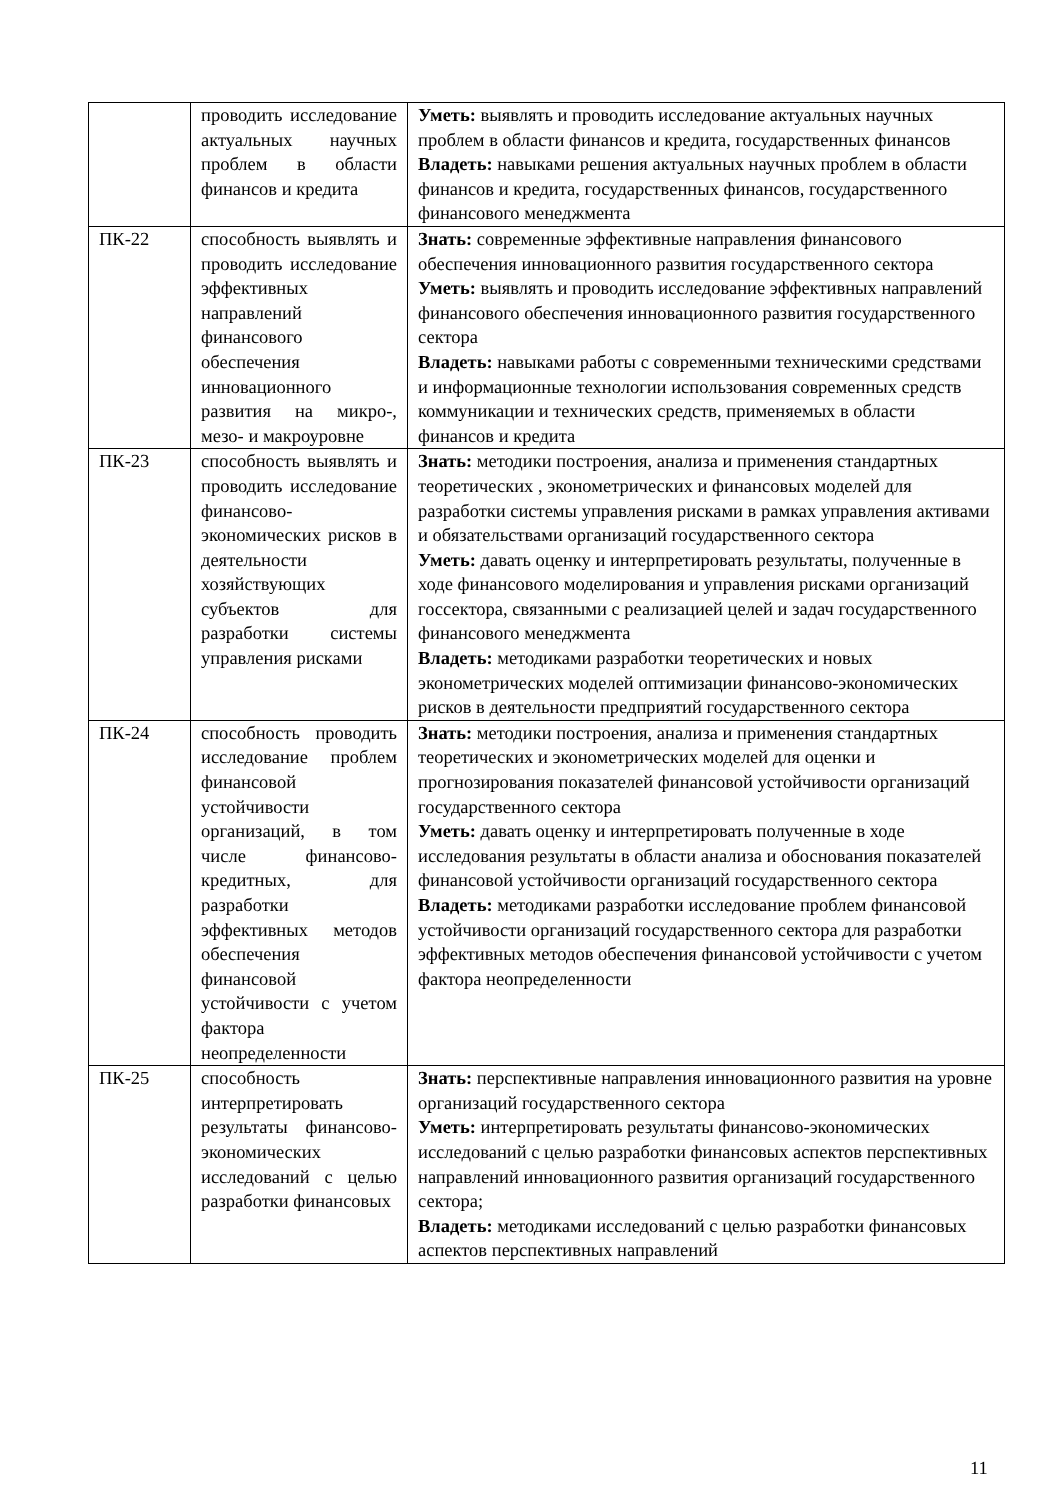| | проводить исследование актуальных научных проблем в области финансов и кредита | Уметь: выявлять и проводить исследование актуальных научных проблем в области финансов и кредита, государственных финансов Владеть: навыками решения актуальных научных проблем в области финансов и кредита, государственных финансов, государственного финансового менеджмента |
| ПК-22 | способность выявлять и проводить исследование эффективных направлений финансового обеспечения инновационного развития на микро-, мезо- и макроуровне | Знать: современные эффективные направления финансового обеспечения инновационного развития государственного сектора Уметь: выявлять и проводить исследование эффективных направлений финансового обеспечения инновационного развития государственного сектора Владеть: навыками работы с современными техническими средствами и информационные технологии использования современных средств коммуникации и технических средств, применяемых в области финансов и кредита |
| ПК-23 | способность выявлять и проводить исследование финансово-экономических рисков в деятельности хозяйствующих субъектов для разработки системы управления рисками | Знать: методики построения, анализа и применения стандартных теоретических , эконометрических и финансовых моделей для разработки системы управления рисками в рамках управления активами и обязательствами организаций государственного сектора Уметь: давать оценку и интерпретировать результаты, полученные в ходе финансового моделирования и управления рисками организаций госсектора, связанными с реализацией целей и задач государственного финансового менеджмента Владеть: методиками разработки теоретических и новых эконометрических моделей оптимизации финансово-экономических рисков в деятельности предприятий государственного сектора |
| ПК-24 | способность проводить исследование проблем финансовой устойчивости организаций, в том числе финансово-кредитных, для разработки эффективных методов обеспечения финансовой устойчивости с учетом фактора неопределенности | Знать: методики построения, анализа и применения стандартных теоретических и эконометрических моделей для оценки и прогнозирования показателей финансовой устойчивости организаций государственного сектора Уметь: давать оценку и интерпретировать полученные в ходе исследования результаты в области анализа и обоснования показателей финансовой устойчивости организаций государственного сектора Владеть: методиками разработки исследование проблем финансовой устойчивости организаций государственного сектора для разработки эффективных методов обеспечения финансовой устойчивости с учетом фактора неопределенности |
| ПК-25 | способность интерпретировать результаты финансово-экономических исследований с целью разработки финансовых | Знать: перспективные направления инновационного развития на уровне организаций государственного сектора Уметь: интерпретировать результаты финансово-экономических исследований с целью разработки финансовых аспектов перспективных направлений инновационного развития организаций государственного сектора; Владеть: методиками исследований с целью разработки финансовых аспектов перспективных направлений |
11